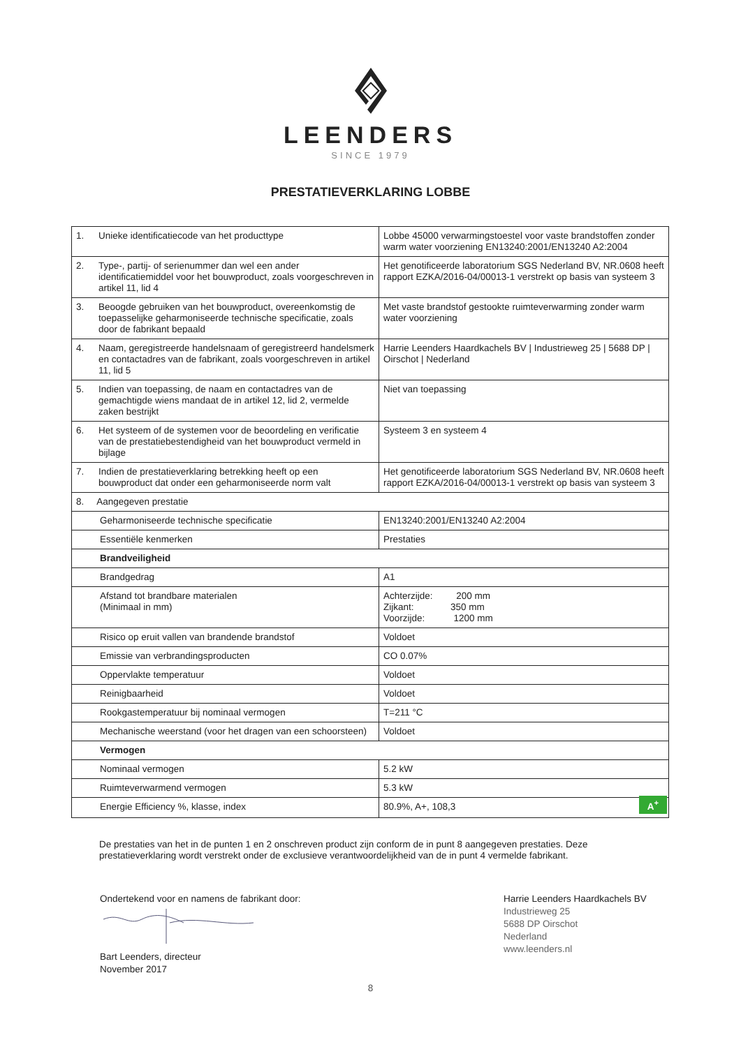LEENDERS
SINCE 1979
PRESTATIEVERKLARING LOBBE
| 1. | Unieke identificatiecode van het producttype | Lobbe 45000 verwarmingstoestel voor vaste brandstoffen zonder warm water voorziening EN13240:2001/EN13240 A2:2004 |
| 2. | Type-, partij- of serienummer dan wel een ander identificatiemiddel voor het bouwproduct, zoals voorgeschreven in artikel 11, lid 4 | Het genotificeerde laboratorium SGS Nederland BV, NR.0608 heeft rapport EZKA/2016-04/00013-1 verstrekt op basis van systeem 3 |
| 3. | Beoogde gebruiken van het bouwproduct, overeenkomstig de toepasselijke geharmoniseerde technische specificatie, zoals door de fabrikant bepaald | Met vaste brandstof gestookte ruimteverwarming zonder warm water voorziening |
| 4. | Naam, geregistreerde handelsnaam of geregistreerd handelsmerk en contactadres van de fabrikant, zoals voorgeschreven in artikel 11, lid 5 | Harrie Leenders Haardkachels BV / Industrieweg 25 / 5688 DP / Oirschot / Nederland |
| 5. | Indien van toepassing, de naam en contactadres van de gemachtigde wiens mandaat de in artikel 12, lid 2, vermelde zaken bestrijkt | Niet van toepassing |
| 6. | Het systeem of de systemen voor de beoordeling en verificatie van de prestatiebestendigheid van het bouwproduct vermeld in bijlage | Systeem 3 en systeem 4 |
| 7. | Indien de prestatieverklaring betrekking heeft op een bouwproduct dat onder een geharmoniseerde norm valt | Het genotificeerde laboratorium SGS Nederland BV, NR.0608 heeft rapport EZKA/2016-04/00013-1 verstrekt op basis van systeem 3 |
| 8. Aangegeven prestatie | | |
| Geharmoniseerde technische specificatie | | EN13240:2001/EN13240 A2:2004 |
| Essentiële kenmerken | | Prestaties |
| Brandveiligheid | | |
| Brandgedrag | | A1 |
| Afstand tot brandbare materialen (Minimaal in mm) | | Achterzijde: 200 mm Zijkant: 350 mm Voorzijde: 1200 mm |
| Risico op eruit vallen van brandende brandstof | | Voldoet |
| Emissie van verbrandingsproducten | | CO 0.07% |
| Oppervlakte temperatuur | | Voldoet |
| Reinigbaarheid | | Voldoet |
| Rookgastemperatuur bij nominaal vermogen | | T=211 °C |
| Mechanische weerstand (voor het dragen van een schoorsteen) | | Voldoet |
| Vermogen | | |
| Nominaal vermogen | | 5.2 kW |
| Ruimteverwarmend vermogen | | 5.3 kW |
| Energie Efficiency %, klasse, index | | 80.9%, A+, 108,3 A<sup>+</sup> |
De prestaties van het in de punten 1 en 2 onschreven product zijn conform de in punt 8 aangegeven prestaties. Deze prestatieverklaring wordt verstrekt onder de exclusieve verantwoordelijkheid van de in punt 4 vermelde fabrikant.
Ondertekend voor en namens de fabrikant door:
Bart Leenders, directeur
November 2017
Harrie Leenders Haardkachels BV
Industrieweg 25
5688 DP Oirschot
Nederland
www.leenders.nl
8